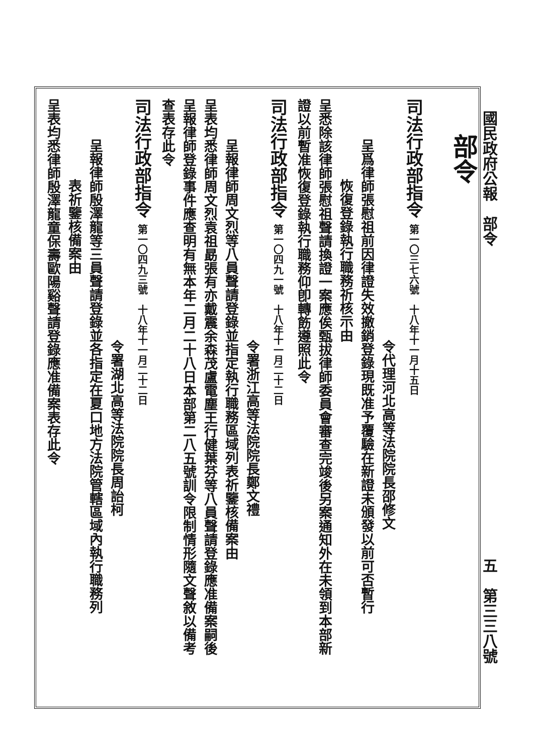國民政府公報　部令 五　第三三八號
部令
司法行政部指令 第一〇三七六號　十八年十一月十五日
令代理河北高等法院院長邵修文
呈爲律師張慰祖前因律證失效撤銷登錄現既准予覆驗在新證未頒發以前可否暫行
恢復登錄執行職務祈核示由
呈悉除該律師張慰祖聲請換證一案應俟甄拔律師委員會審查完竣後另案通知外在未領到本部新
證以前暫准恢復登錄執行職務仰卽轉飭遵照此令
司法行政部指令 第一〇四九一號　十八年十一月二十二日
令署浙江高等法院院長鄭文禮
呈報律師周文烈等八員聲請登錄並指定執行職務區域列表祈鑒核備案由
呈表均悉律師周文烈袁祖勗張有亦戴震余森茂盧電塵王行健葉芬等八員聲請登錄應准備案嗣後
呈報律師登錄事件應查明有無本年二月二十八日本部第二八五號訓令限制情形隨文聲敘以備考
查表存此令
司法行政部指令 第一〇四九三號　十八年十一月二十二日
令署湖北高等法院院長周詒柯
呈報律師殷澤龍等三員聲請登錄並各指定在夏口地方法院管轄區域內執行職務列
表祈鑒核備案由
呈表均悉律師殷澤龍童保壽歐陽谿聲請登錄應准備案表存此令